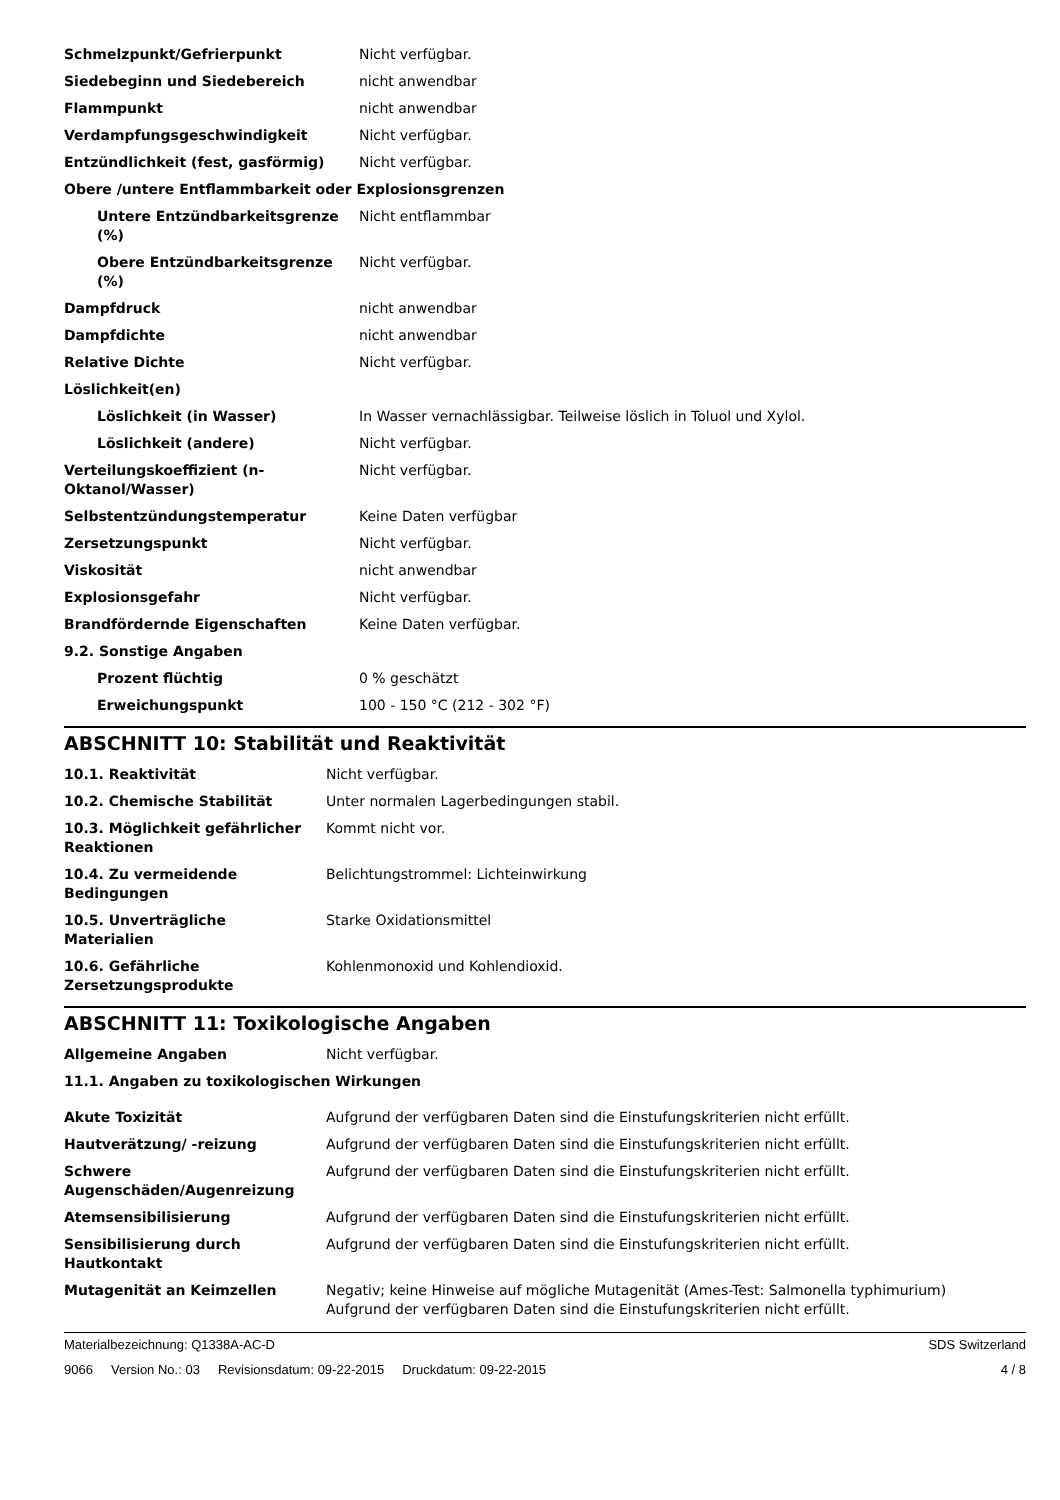| Schmelzpunkt/Gefrierpunkt | Nicht verfügbar. |
| Siedebeginn und Siedebereich | nicht anwendbar |
| Flammpunkt | nicht anwendbar |
| Verdampfungsgeschwindigkeit | Nicht verfügbar. |
| Entzündlichkeit (fest, gasförmig) | Nicht verfügbar. |
| Obere /untere Entflammbarkeit oder Explosionsgrenzen | |
| Untere Entzündbarkeitsgrenze (%) | Nicht entflammbar |
| Obere Entzündbarkeitsgrenze (%) | Nicht verfügbar. |
| Dampfdruck | nicht anwendbar |
| Dampfdichte | nicht anwendbar |
| Relative Dichte | Nicht verfügbar. |
| Löslichkeit(en) | |
| Löslichkeit (in Wasser) | In Wasser vernachlässigbar. Teilweise löslich in Toluol und Xylol. |
| Löslichkeit (andere) | Nicht verfügbar. |
| Verteilungskoeffizient (n-Oktanol/Wasser) | Nicht verfügbar. |
| Selbstentzündungstemperatur | Keine Daten verfügbar |
| Zersetzungspunkt | Nicht verfügbar. |
| Viskosität | nicht anwendbar |
| Explosionsgefahr | Nicht verfügbar. |
| Brandfördernde Eigenschaften | Keine Daten verfügbar. |
| 9.2. Sonstige Angaben | |
| Prozent flüchtig | 0 % geschätzt |
| Erweichungspunkt | 100 - 150 °C (212 - 302 °F) |
ABSCHNITT 10: Stabilität und Reaktivität
| 10.1. Reaktivität | Nicht verfügbar. |
| 10.2. Chemische Stabilität | Unter normalen Lagerbedingungen stabil. |
| 10.3. Möglichkeit gefährlicher Reaktionen | Kommt nicht vor. |
| 10.4. Zu vermeidende Bedingungen | Belichtungstrommel: Lichteinwirkung |
| 10.5. Unverträgliche Materialien | Starke Oxidationsmittel |
| 10.6. Gefährliche Zersetzungsprodukte | Kohlenmonoxid und Kohlendioxid. |
ABSCHNITT 11: Toxikologische Angaben
| Allgemeine Angaben | Nicht verfügbar. |
| 11.1. Angaben zu toxikologischen Wirkungen | |
| Akute Toxizität | Aufgrund der verfügbaren Daten sind die Einstufungskriterien nicht erfüllt. |
| Hautverätzung/ -reizung | Aufgrund der verfügbaren Daten sind die Einstufungskriterien nicht erfüllt. |
| Schwere Augenschäden/Augenreizung | Aufgrund der verfügbaren Daten sind die Einstufungskriterien nicht erfüllt. |
| Atemsensibilisierung | Aufgrund der verfügbaren Daten sind die Einstufungskriterien nicht erfüllt. |
| Sensibilisierung durch Hautkontakt | Aufgrund der verfügbaren Daten sind die Einstufungskriterien nicht erfüllt. |
| Mutagenität an Keimzellen | Negativ; keine Hinweise auf mögliche Mutagenität (Ames-Test: Salmonella typhimurium) Aufgrund der verfügbaren Daten sind die Einstufungskriterien nicht erfüllt. |
Materialbezeichnung: Q1338A-AC-D SDS Switzerland
9066 Version No.: 03 Revisionsdatum: 09-22-2015 Druckdatum: 09-22-2015 4 / 8